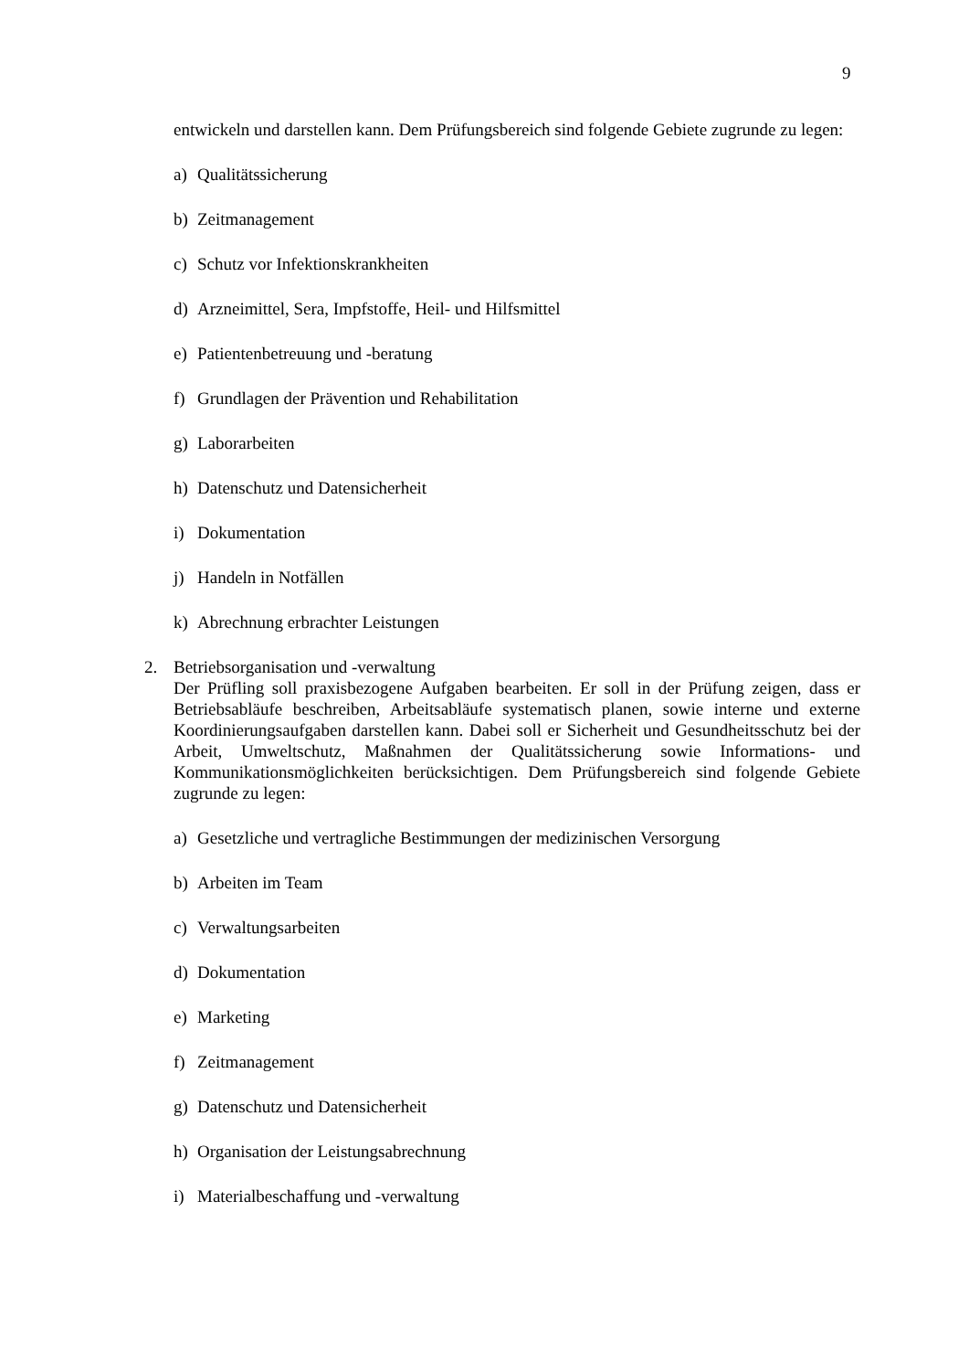9
entwickeln und darstellen kann. Dem Prüfungsbereich sind folgende Gebiete zugrunde zu legen:
a) Qualitätssicherung
b) Zeitmanagement
c) Schutz vor Infektionskrankheiten
d) Arzneimittel, Sera, Impfstoffe, Heil- und Hilfsmittel
e) Patientenbetreuung und -beratung
f) Grundlagen der Prävention und Rehabilitation
g) Laborarbeiten
h) Datenschutz und Datensicherheit
i) Dokumentation
j) Handeln in Notfällen
k) Abrechnung erbrachter Leistungen
2. Betriebsorganisation und -verwaltung
Der Prüfling soll praxisbezogene Aufgaben bearbeiten. Er soll in der Prüfung zeigen, dass er Betriebsabläufe beschreiben, Arbeitsabläufe systematisch planen, sowie interne und externe Koordinierungsaufgaben darstellen kann. Dabei soll er Sicherheit und Gesundheitsschutz bei der Arbeit, Umweltschutz, Maßnahmen der Qualitätssicherung sowie Informations- und Kommunikationsmöglichkeiten berücksichtigen. Dem Prüfungsbereich sind folgende Gebiete zugrunde zu legen:
a) Gesetzliche und vertragliche Bestimmungen der medizinischen Versorgung
b) Arbeiten im Team
c) Verwaltungsarbeiten
d) Dokumentation
e) Marketing
f) Zeitmanagement
g) Datenschutz und Datensicherheit
h) Organisation der Leistungsabrechnung
i) Materialbeschaffung und -verwaltung